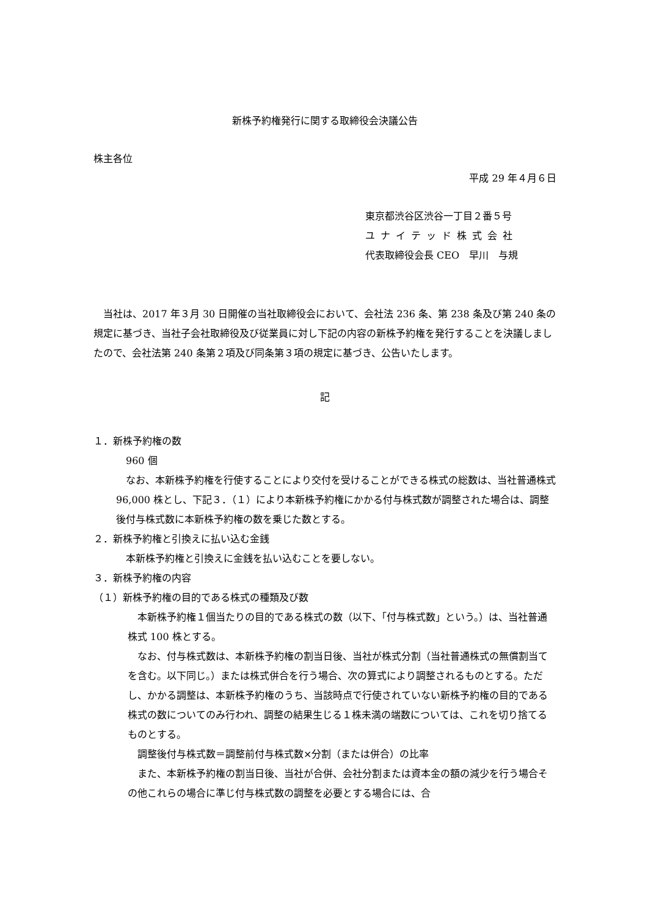新株予約権発行に関する取締役会決議公告
株主各位
平成 29 年４月６日
東京都渋谷区渋谷一丁目２番５号
ユナイテッド株式会社
代表取締役会長 CEO　早川　与規
　当社は、2017 年３月 30 日開催の当社取締役会において、会社法 236 条、第 238 条及び第 240 条の規定に基づき、当社子会社取締役及び従業員に対し下記の内容の新株予約権を発行することを決議しましたので、会社法第 240 条第２項及び同条第３項の規定に基づき、公告いたします。
記
１．新株予約権の数
　960 個
　なお、本新株予約権を行使することにより交付を受けることができる株式の総数は、当社普通株式 96,000 株とし、下記３．（１）により本新株予約権にかかる付与株式数が調整された場合は、調整後付与株式数に本新株予約権の数を乗じた数とする。
２．新株予約権と引換えに払い込む金銭
　本新株予約権と引換えに金銭を払い込むことを要しない。
３．新株予約権の内容
（１）新株予約権の目的である株式の種類及び数
　本新株予約権１個当たりの目的である株式の数（以下、「付与株式数」という。）は、当社普通株式 100 株とする。
　なお、付与株式数は、本新株予約権の割当日後、当社が株式分割（当社普通株式の無償割当てを含む。以下同じ。）または株式併合を行う場合、次の算式により調整されるものとする。ただし、かかる調整は、本新株予約権のうち、当該時点で行使されていない新株予約権の目的である株式の数についてのみ行われ、調整の結果生じる１株未満の端数については、これを切り捨てるものとする。
　調整後付与株式数＝調整前付与株式数×分割（または併合）の比率
　また、本新株予約権の割当日後、当社が合併、会社分割または資本金の額の減少を行う場合その他これらの場合に準じ付与株式数の調整を必要とする場合には、合